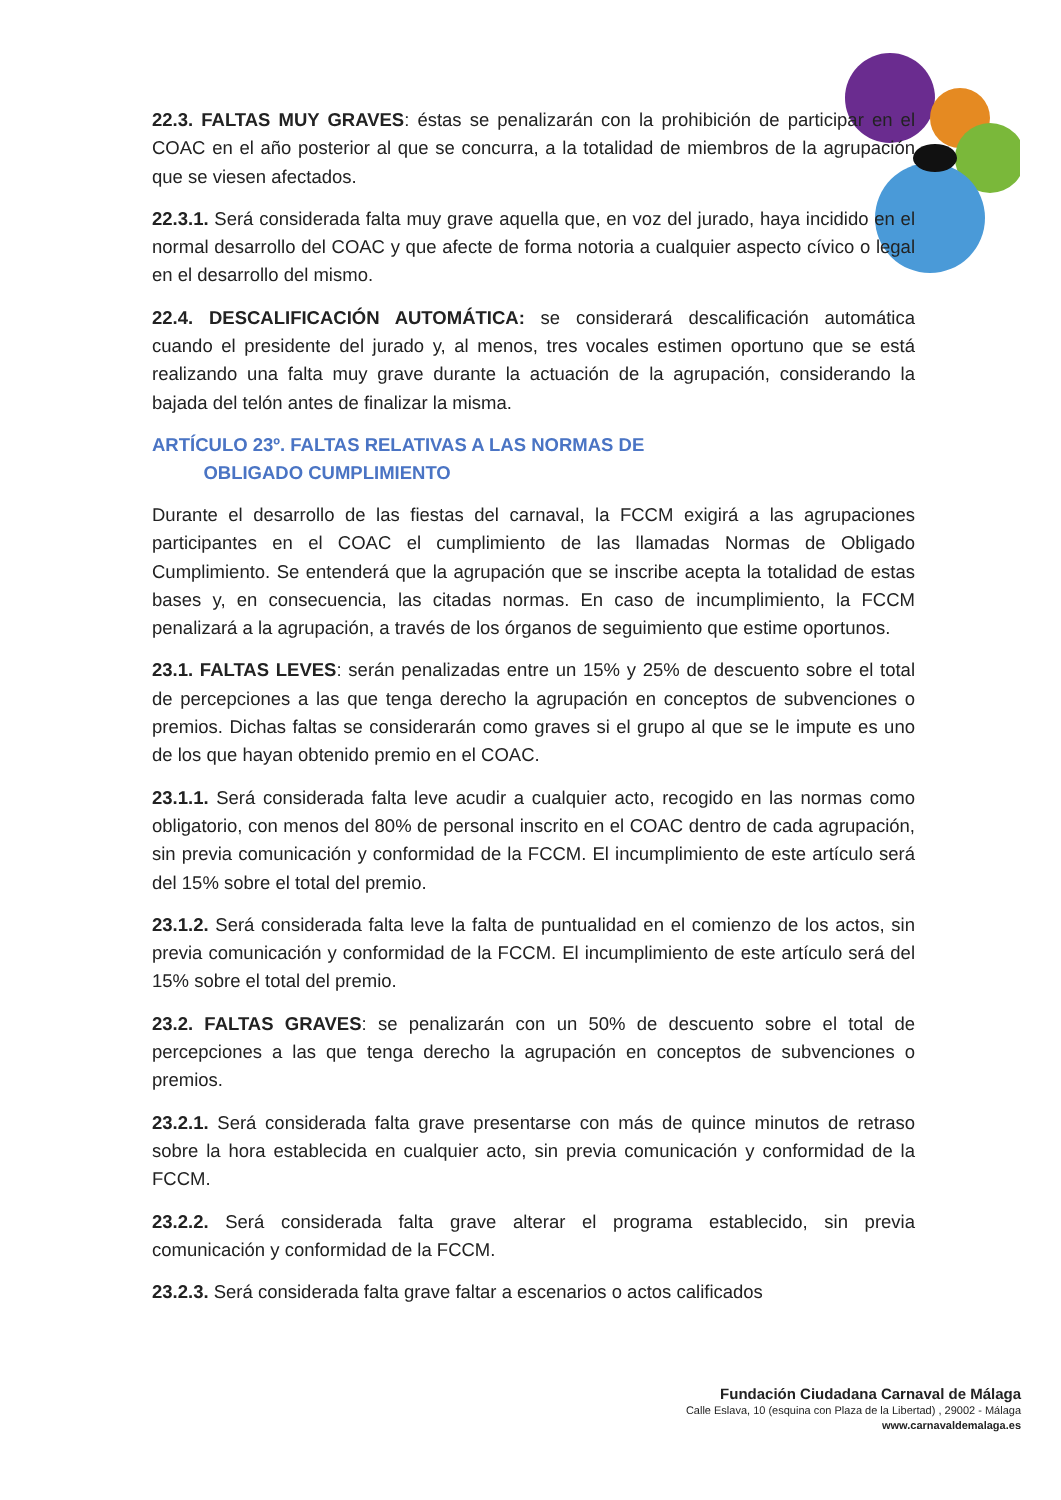22.3. FALTAS MUY GRAVES: éstas se penalizarán con la prohibición de participar en el COAC en el año posterior al que se concurra, a la totalidad de miembros de la agrupación que se viesen afectados.
22.3.1. Será considerada falta muy grave aquella que, en voz del jurado, haya incidido en el normal desarrollo del COAC y que afecte de forma notoria a cualquier aspecto cívico o legal en el desarrollo del mismo.
22.4. DESCALIFICACIÓN AUTOMÁTICA: se considerará descalificación automática cuando el presidente del jurado y, al menos, tres vocales estimen oportuno que se está realizando una falta muy grave durante la actuación de la agrupación, considerando la bajada del telón antes de finalizar la misma.
ARTÍCULO 23º. FALTAS RELATIVAS A LAS NORMAS DE
OBLIGADO CUMPLIMIENTO
Durante el desarrollo de las fiestas del carnaval, la FCCM exigirá a las agrupaciones participantes en el COAC el cumplimiento de las llamadas Normas de Obligado Cumplimiento. Se entenderá que la agrupación que se inscribe acepta la totalidad de estas bases y, en consecuencia, las citadas normas. En caso de incumplimiento, la FCCM penalizará a la agrupación, a través de los órganos de seguimiento que estime oportunos.
23.1. FALTAS LEVES: serán penalizadas entre un 15% y 25% de descuento sobre el total de percepciones a las que tenga derecho la agrupación en conceptos de subvenciones o premios. Dichas faltas se considerarán como graves si el grupo al que se le impute es uno de los que hayan obtenido premio en el COAC.
23.1.1. Será considerada falta leve acudir a cualquier acto, recogido en las normas como obligatorio, con menos del 80% de personal inscrito en el COAC dentro de cada agrupación, sin previa comunicación y conformidad de la FCCM. El incumplimiento de este artículo será del 15% sobre el total del premio.
23.1.2. Será considerada falta leve la falta de puntualidad en el comienzo de los actos, sin previa comunicación y conformidad de la FCCM. El incumplimiento de este artículo será del 15% sobre el total del premio.
23.2. FALTAS GRAVES: se penalizarán con un 50% de descuento sobre el total de percepciones a las que tenga derecho la agrupación en conceptos de subvenciones o premios.
23.2.1. Será considerada falta grave presentarse con más de quince minutos de retraso sobre la hora establecida en cualquier acto, sin previa comunicación y conformidad de la FCCM.
23.2.2. Será considerada falta grave alterar el programa establecido, sin previa comunicación y conformidad de la FCCM.
23.2.3. Será considerada falta grave faltar a escenarios o actos calificados
Fundación Ciudadana Carnaval de Málaga
Calle Eslava, 10 (esquina con Plaza de la Libertad) , 29002 - Málaga
www.carnavaldemalaga.es